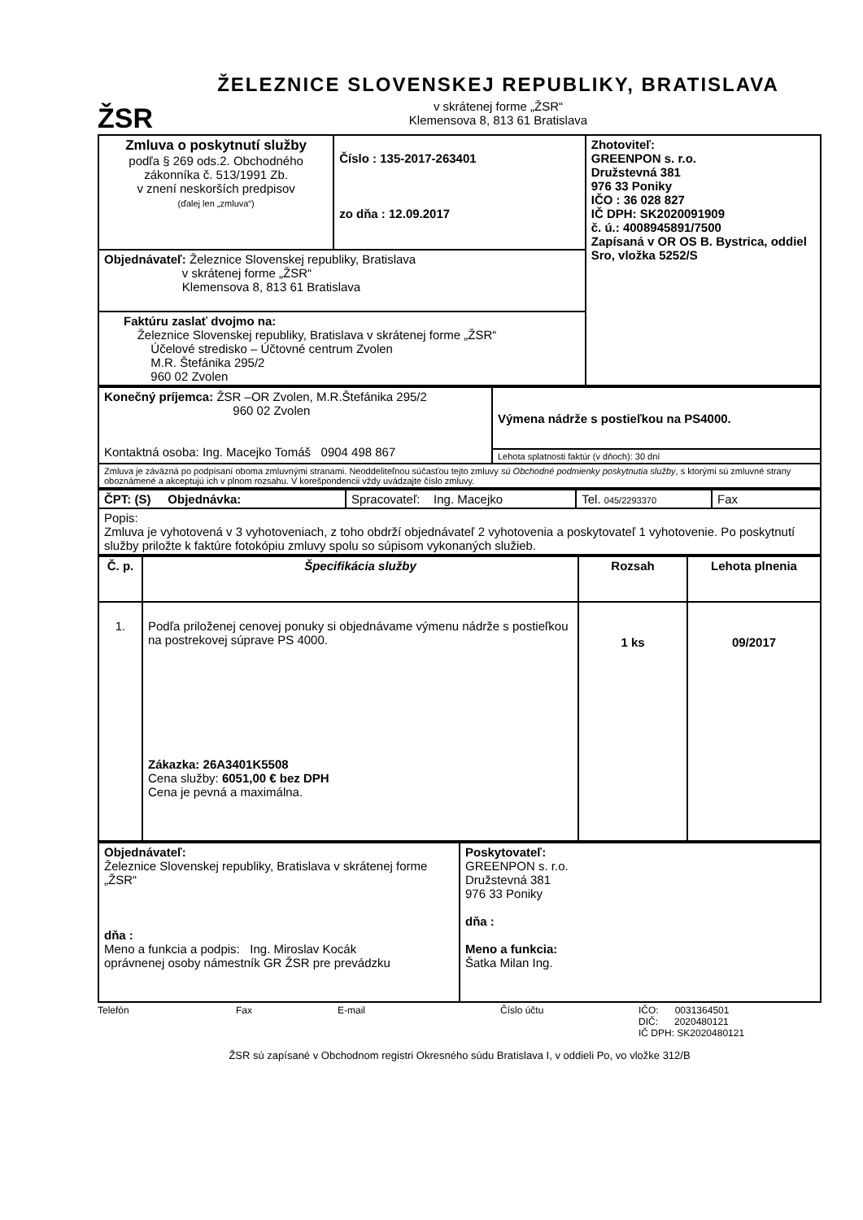ŽSR
ŽELEZNICE SLOVENSKEJ REPUBLIKY, BRATISLAVA
v skrátenej forme „ŽSR“
Klemensova 8, 813 61 Bratislava
| Zmluva o poskytnutí služby podľa § 269 ods.2. Obchodného zákonníka č. 513/1991 Zb. v znení neskorších predpisov (ďalej len „zmluva“) | Číslo : 135-2017-263401 zo dňa : 12.09.2017 | Zhotoviteľ: GREENPON s. r.o. Družstevná 381 976 33 Poniky IČO : 36 028 827 IČ DPH: SK2020091909 č. ú.: 4008945891/7500 Zapísaná v OR OS B. Bystrica, oddiel Sro, vložka 5252/S |
| Objednávateľ: Železnice Slovenskej republiky, Bratislava v skrátenej forme „ŽSR“ Klemensova 8, 813 61 Bratislava | | |
| Faktúru zaslať dvojmo na: Železnice Slovenskej republiky, Bratislava v skrátenej forme „ŽSR“ Účelové stredisko – Účtovné centrum Zvolen M.R. Štefánika 295/2 960 02 Zvolen | | |
| Konečný príjemca: ŽSR –OR Zvolen, M.R.Štefánika 295/2 960 02 Zvolen Kontaktná osoba: Ing. Macejko Tomáš 0904 498 867 | Výmena nádrže s postieľkou na PS4000. |
| | Lehota splatnosti faktúr (v dňoch): 30 dní |
| Zmluva je záväzná po podpísaní oboma zmluvnými stranami. Neoddeliteľnou súčasťou tejto zmluvy sú Obchodné podmienky poskytnutia služby , s ktorými sú zmluvné strany oboznámené a akceptujú ich v plnom rozsahu. V korešpondencii vždy uvádzajte číslo zmluvy. | |
| ČPT: (S) Objednávka: | Spracovateľ: Ing. Macejko | Tel. 045/2293370 | Fax |
| Popis: Zmluva je vyhotovená v 3 vyhotoveniach, z toho obdrží objednávateľ 2 vyhotovenia a poskytovateľ 1 vyhotovenie. Po poskytnutí služby priložte k faktúre fotokópiu zmluvy spolu so súpisom vykonaných služieb. | | | |
| Č. p. | Špecifikácia služby | Rozsah | Lehota plnenia |
| --- | --- | --- | --- |
| 1. | Podľa priloženej cenovej ponuky si objednávame výmenu nádrže s postieľkou na postrekovej súprave PS 4000. Zákazka: 26A3401K5508 Cena služby: 6051,00 € bez DPH Cena je pevná a maximálna. | 1 ks | 09/2017 |
| Objednávateľ: Železnice Slovenskej republiky, Bratislava v skrátenej forme „ŽSR“ dňa : Meno a funkcia a podpis: Ing. Miroslav Kocák oprávnenej osoby námestník GR ŽSR pre prevádzku | Poskytovateľ: GREENPON s. r.o. Družstevná 381 976 33 Poniky dňa : Meno a funkcia: Šatka Milan Ing. |
Telefón Fax E-mail Číslo účtu IČO: 0031364501
DIČ: 2020480121
IČ DPH: SK2020480121
ŽSR sú zapísané v Obchodnom registri Okresného súdu Bratislava I, v oddieli Po, vo vložke 312/B